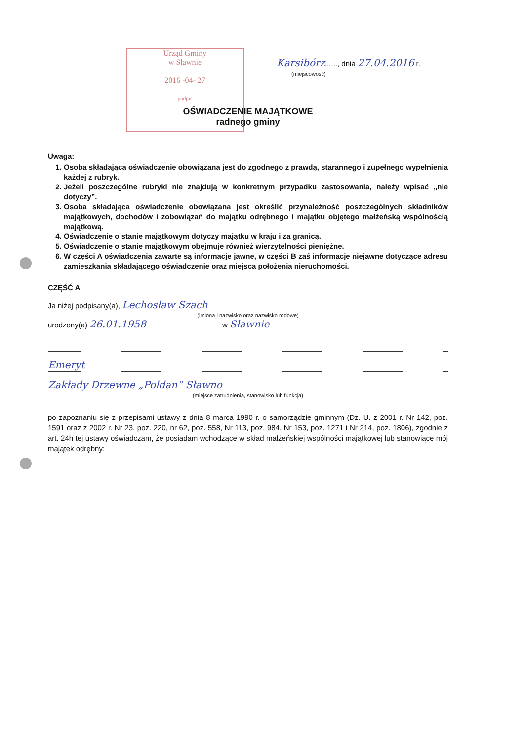Urząd Gminy
w Sławnie
2016 -04- 27
podpis
Karsibórz......, dnia 27.04.2016 r.
(miejscowość)
OŚWIADCZENIE MAJĄTKOWE
radnego gminy
Uwaga:
1. Osoba składająca oświadczenie obowiązana jest do zgodnego z prawdą, starannego i zupełnego wypełnienia każdej z rubryk.
2. Jeżeli poszczególne rubryki nie znajdują w konkretnym przypadku zastosowania, należy wpisać „nie dotyczy”.
3. Osoba składająca oświadczenie obowiązana jest określić przynależność poszczególnych składników majątkowych, dochodów i zobowiązań do majątku odrębnego i majątku objętego małżeńską wspólnością majątkową.
4. Oświadczenie o stanie majątkowym dotyczy majątku w kraju i za granicą.
5. Oświadczenie o stanie majątkowym obejmuje również wierzytelności pieniężne.
6. W części A oświadczenia zawarte są informacje jawne, w części B zaś informacje niejawne dotyczące adresu zamieszkania składającego oświadczenie oraz miejsca położenia nieruchomości.
CZĘŚĆ A
Ja niżej podpisany(a), Lechosław Szach
(imiona i nazwisko oraz nazwisko rodowe)
urodzony(a) 26.01.1958 w Sławnie
Emeryt
Zakłady Drzewne „Poldan” Sławno
(miejsce zatrudnienia, stanowisko lub funkcja)
po zapoznaniu się z przepisami ustawy z dnia 8 marca 1990 r. o samorządzie gminnym (Dz. U. z 2001 r. Nr 142, poz. 1591 oraz z 2002 r. Nr 23, poz. 220, nr 62, poz. 558, Nr 113, poz. 984, Nr 153, poz. 1271 i Nr 214, poz. 1806), zgodnie z art. 24h tej ustawy oświadczam, że posiadam wchodzące w skład małżeńskiej wspólności majątkowej lub stanowiące mój majątek odrębny: